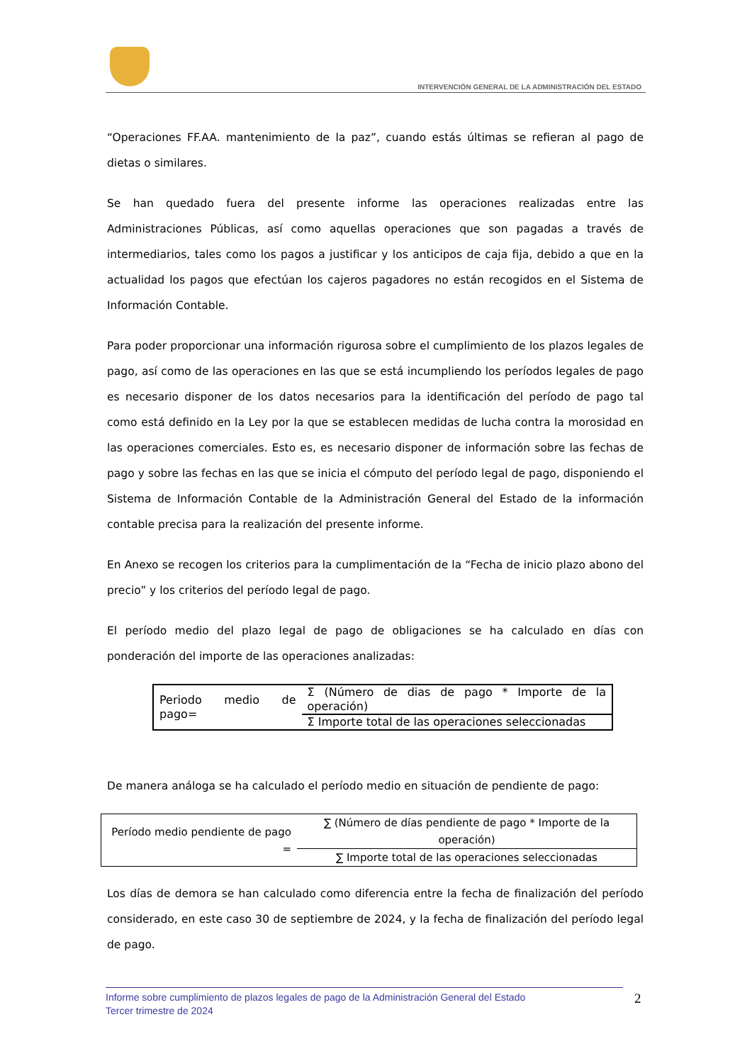INTERVENCIÓN GENERAL DE LA ADMINISTRACIÓN DEL ESTADO
“Operaciones FF.AA. mantenimiento de la paz”, cuando estás últimas se refieran al pago de dietas o similares.
Se han quedado fuera del presente informe las operaciones realizadas entre las Administraciones Públicas, así como aquellas operaciones que son pagadas a través de intermediarios, tales como los pagos a justificar y los anticipos de caja fija, debido a que en la actualidad los pagos que efectúan los cajeros pagadores no están recogidos en el Sistema de Información Contable.
Para poder proporcionar una información rigurosa sobre el cumplimiento de los plazos legales de pago, así como de las operaciones en las que se está incumpliendo los períodos legales de pago es necesario disponer de los datos necesarios para la identificación del período de pago tal como está definido en la Ley por la que se establecen medidas de lucha contra la morosidad en las operaciones comerciales. Esto es, es necesario disponer de información sobre las fechas de pago y sobre las fechas en las que se inicia el cómputo del período legal de pago, disponiendo el Sistema de Información Contable de la Administración General del Estado de la información contable precisa para la realización del presente informe.
En Anexo se recogen los criterios para la cumplimentación de la “Fecha de inicio plazo abono del precio” y los criterios del período legal de pago.
El período medio del plazo legal de pago de obligaciones se ha calculado en días con ponderación del importe de las operaciones analizadas:
| Periodo medio de pago= | Σ (Número de dias de pago * Importe de la operación) |
| | Σ Importe total de las operaciones seleccionadas |
De manera análoga se ha calculado el período medio en situación de pendiente de pago:
| Período medio pendiente de pago = | ∑ (Número de días pendiente de pago * Importe de la operación) |
| | ∑ Importe total de las operaciones seleccionadas |
Los días de demora se han calculado como diferencia entre la fecha de finalización del período considerado, en este caso 30 de septiembre de 2024, y la fecha de finalización del período legal de pago.
Informe sobre cumplimiento de plazos legales de pago de la Administración General del Estado
Tercer trimestre de 2024
2